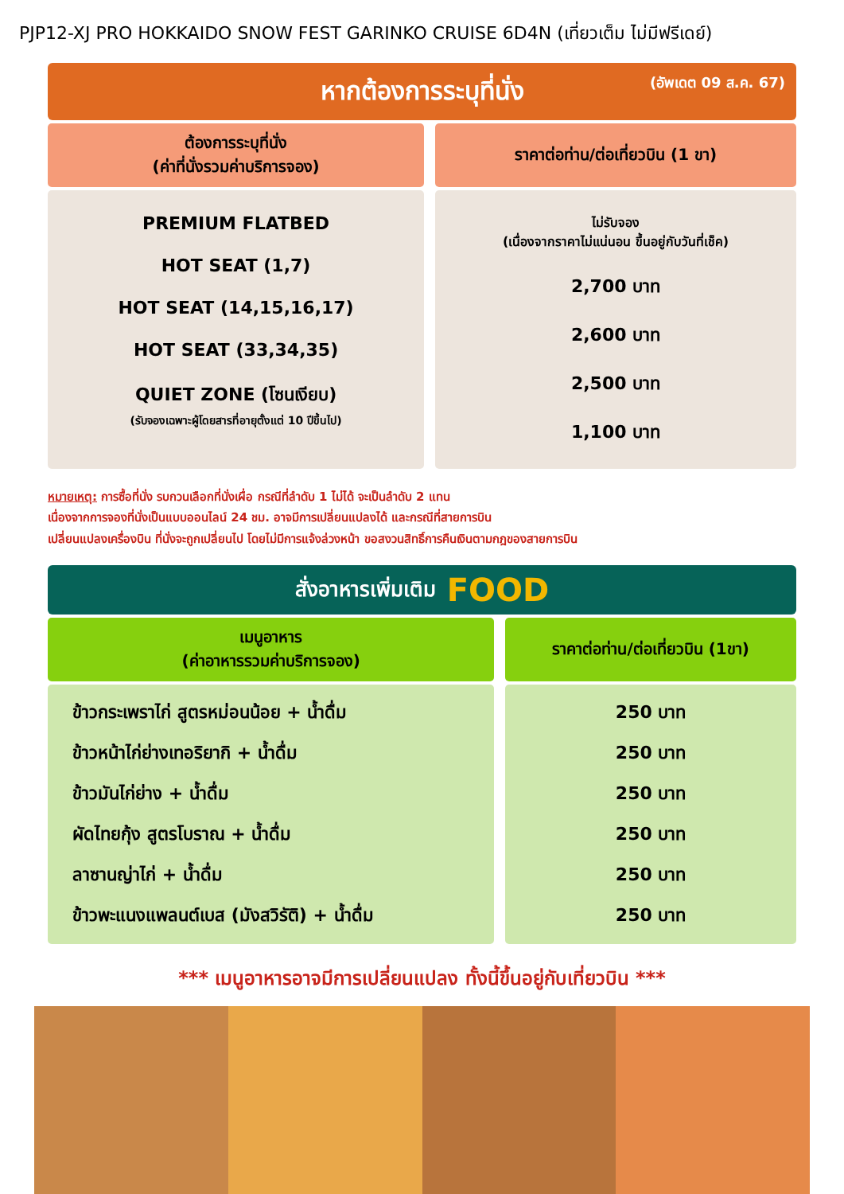PJP12-XJ PRO HOKKAIDO SNOW FEST GARINKO CRUISE 6D4N (เที่ยวเต็ม ไม่มีฟรีเดย์)
หากต้องการระบุที่นั่ง (อัพเดต 09 ส.ค. 67)
| ต้องการระบุที่นั่ง (ค่าที่นั่งรวมค่าบริการจอง) | ราคาต่อท่าน/ต่อเที่ยวบิน (1 ขา) |
| --- | --- |
| PREMIUM FLATBED HOT SEAT (1,7) HOT SEAT (14,15,16,17) HOT SEAT (33,34,35) QUIET ZONE (โซนเงียบ) (รับจองเฉพาะผู้โดยสารที่อายุตั้งแต่ 10 ปีขึ้นไป) | ไม่รับจอง (เนื่องจากราคาไม่แน่นอน ขึ้นอยู่กับวันที่เช็ค) 2,700 บาท 2,600 บาท 2,500 บาท 1,100 บาท |
หมายเหตุ: การซื้อที่นั่ง รบกวนเลือกที่นั่งเผื่อ กรณีที่ลำดับ 1 ไม่ได้ จะเป็นลำดับ 2 แทน
เนื่องจากการจองที่นั่งเป็นแบบออนไลน์ 24 ชม. อาจมีการเปลี่ยนแปลงได้ และกรณีที่สายการบิน
เปลี่ยนแปลงเครื่องบิน ที่นั่งจะถูกเปลี่ยนไป โดยไม่มีการแจ้งล่วงหน้า ขอสงวนสิทธิ์การคืนเงินตามกฎของสายการบิน
สั่งอาหารเพิ่มเติม FOOD
| เมนูอาหาร (ค่าอาหารรวมค่าบริการจอง) | ราคาต่อท่าน/ต่อเที่ยวบิน (1ขา) |
| --- | --- |
| ข้าวกระเพราไก่ สูตรหม่อนน้อย + น้ำดื่ม ข้าวหน้าไก่ย่างเทอริยากิ + น้ำดื่ม ข้าวมันไก่ย่าง + น้ำดื่ม ผัดไทยกุ้ง สูตรโบราณ + น้ำดื่ม ลาซานญ่าไก่ + น้ำดื่ม ข้าวพะแนงแพลนต์เบส (มังสวิรัติ) + น้ำดื่ม | 250 บาท 250 บาท 250 บาท 250 บาท 250 บาท 250 บาท |
*** เมนูอาหารอาจมีการเปลี่ยนแปลง ทั้งนี้ขึ้นอยู่กับเที่ยวบิน ***